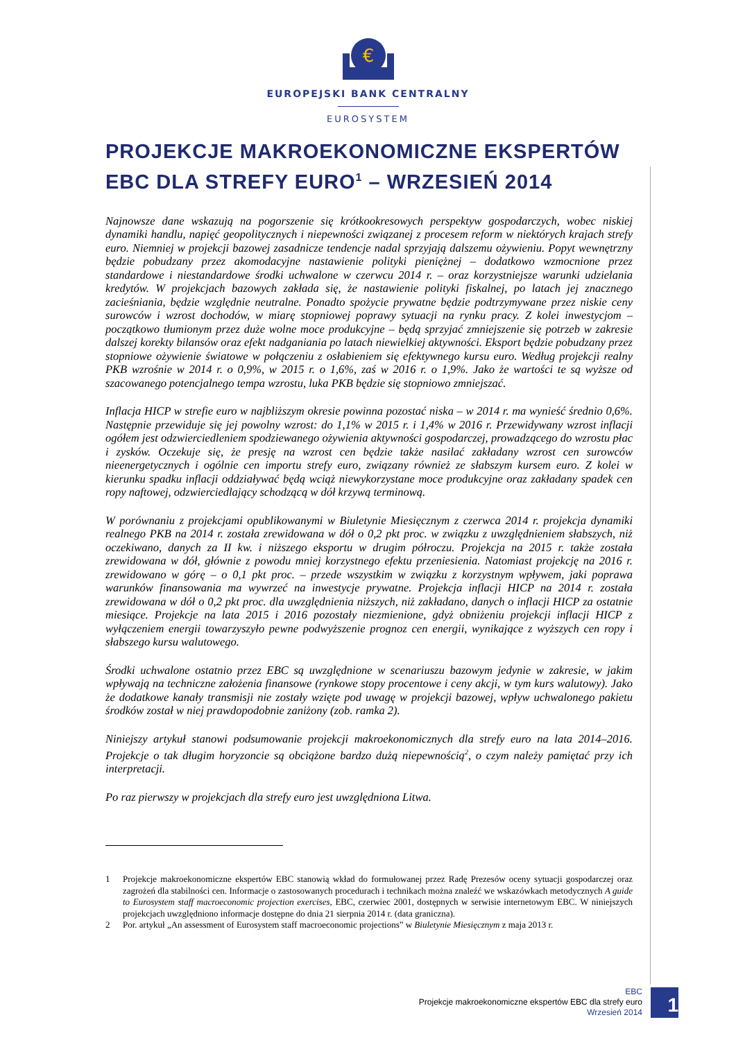€
EUROPEJSKI BANK CENTRALNY
EUROSYSTEM
PROJEKCJE MAKROEKONOMICZNE EKSPERTÓW EBC DLA STREFY EURO<sup>1</sup> – WRZESIEŃ 2014
Najnowsze dane wskazują na pogorszenie się krótkookresowych perspektyw gospodarczych, wobec niskiej dynamiki handlu, napięć geopolitycznych i niepewności związanej z procesem reform w niektórych krajach strefy euro. Niemniej w projekcji bazowej zasadnicze tendencje nadal sprzyjają dalszemu ożywieniu. Popyt wewnętrzny będzie pobudzany przez akomodacyjne nastawienie polityki pieniężnej – dodatkowo wzmocnione przez standardowe i niestandardowe środki uchwalone w czerwcu 2014 r. – oraz korzystniejsze warunki udzielania kredytów. W projekcjach bazowych zakłada się, że nastawienie polityki fiskalnej, po latach jej znacznego zacieśniania, będzie względnie neutralne. Ponadto spożycie prywatne będzie podtrzymywane przez niskie ceny surowców i wzrost dochodów, w miarę stopniowej poprawy sytuacji na rynku pracy. Z kolei inwestycjom – początkowo tłumionym przez duże wolne moce produkcyjne – będą sprzyjać zmniejszenie się potrzeb w zakresie dalszej korekty bilansów oraz efekt nadganiania po latach niewielkiej aktywności. Eksport będzie pobudzany przez stopniowe ożywienie światowe w połączeniu z osłabieniem się efektywnego kursu euro. Według projekcji realny PKB wzrośnie w 2014 r. o 0,9%, w 2015 r. o 1,6%, zaś w 2016 r. o 1,9%. Jako że wartości te są wyższe od szacowanego potencjalnego tempa wzrostu, luka PKB będzie się stopniowo zmniejszać.
Inflacja HICP w strefie euro w najbliższym okresie powinna pozostać niska – w 2014 r. ma wynieść średnio 0,6%. Następnie przewiduje się jej powolny wzrost: do 1,1% w 2015 r. i 1,4% w 2016 r. Przewidywany wzrost inflacji ogółem jest odzwierciedleniem spodziewanego ożywienia aktywności gospodarczej, prowadzącego do wzrostu płac i zysków. Oczekuje się, że presję na wzrost cen będzie także nasilać zakładany wzrost cen surowców nieenergetycznych i ogólnie cen importu strefy euro, związany również ze słabszym kursem euro. Z kolei w kierunku spadku inflacji oddziaływać będą wciąż niewykorzystane moce produkcyjne oraz zakładany spadek cen ropy naftowej, odzwierciedlający schodzącą w dół krzywą terminową.
W porównaniu z projekcjami opublikowanymi w Biuletynie Miesięcznym z czerwca 2014 r. projekcja dynamiki realnego PKB na 2014 r. została zrewidowana w dół o 0,2 pkt proc. w związku z uwzględnieniem słabszych, niż oczekiwano, danych za II kw. i niższego eksportu w drugim półroczu. Projekcja na 2015 r. także została zrewidowana w dół, głównie z powodu mniej korzystnego efektu przeniesienia. Natomiast projekcję na 2016 r. zrewidowano w górę – o 0,1 pkt proc. – przede wszystkim w związku z korzystnym wpływem, jaki poprawa warunków finansowania ma wywrzeć na inwestycje prywatne. Projekcja inflacji HICP na 2014 r. została zrewidowana w dół o 0,2 pkt proc. dla uwzględnienia niższych, niż zakładano, danych o inflacji HICP za ostatnie miesiące. Projekcje na lata 2015 i 2016 pozostały niezmienione, gdyż obniżeniu projekcji inflacji HICP z wyłączeniem energii towarzyszyło pewne podwyższenie prognoz cen energii, wynikające z wyższych cen ropy i słabszego kursu walutowego.
Środki uchwalone ostatnio przez EBC są uwzględnione w scenariuszu bazowym jedynie w zakresie, w jakim wpływają na techniczne założenia finansowe (rynkowe stopy procentowe i ceny akcji, w tym kurs walutowy). Jako że dodatkowe kanały transmisji nie zostały wzięte pod uwagę w projekcji bazowej, wpływ uchwalonego pakietu środków został w niej prawdopodobnie zaniżony (zob. ramka 2).
Niniejszy artykuł stanowi podsumowanie projekcji makroekonomicznych dla strefy euro na lata 2014–2016. Projekcje o tak długim horyzoncie są obciążone bardzo dużą niepewnością<sup>2</sup>, o czym należy pamiętać przy ich interpretacji.
Po raz pierwszy w projekcjach dla strefy euro jest uwzględniona Litwa.
1 Projekcje makroekonomiczne ekspertów EBC stanowią wkład do formułowanej przez Radę Prezesów oceny sytuacji gospodarczej oraz zagrożeń dla stabilności cen. Informacje o zastosowanych procedurach i technikach można znaleźć we wskazówkach metodycznych A guide to Eurosystem staff macroeconomic projection exercises, EBC, czerwiec 2001, dostępnych w serwisie internetowym EBC. W niniejszych projekcjach uwzględniono informacje dostępne do dnia 21 sierpnia 2014 r. (data graniczna).
2 Por. artykuł „An assessment of Eurosystem staff macroeconomic projections” w Biuletynie Miesięcznym z maja 2013 r.
EBC
Projekcje makroekonomiczne ekspertów EBC dla strefy euro
Wrzesień 2014
1